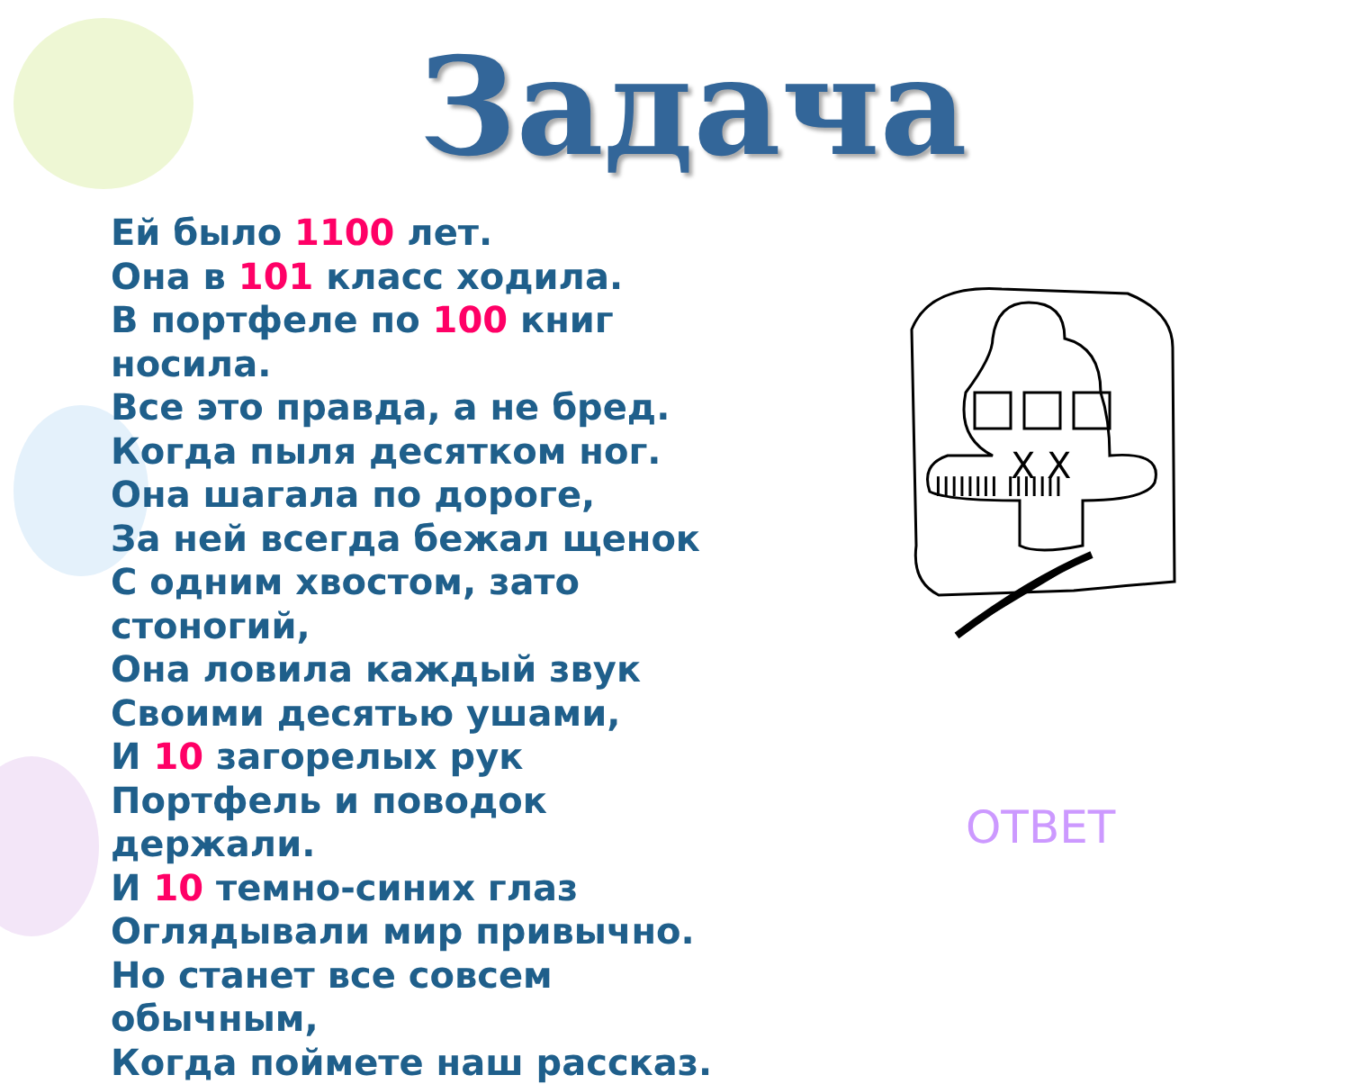Задача
Ей было 1100 лет.
Она в 101 класс ходила.
В портфеле по 100 книг носила.
Все это правда, а не бред.
Когда пыля десятком ног.
Она шагала по дороге,
За ней всегда бежал щенок
С одним хвостом, зато стоногий,
Она ловила каждый звук
Своими десятью ушами,
И 10 загорелых рук
Портфель и поводок держали.
И 10 темно-синих глаз
Оглядывали мир привычно.
Но станет все совсем обычным,
Когда поймете наш рассказ.
X X
IIIIIIII IIIIIII
ОТВЕТ